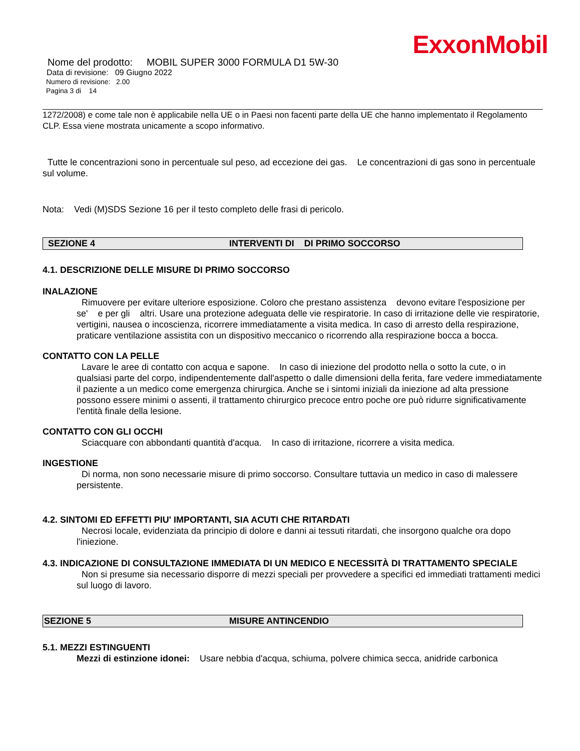ExxonMobil
Nome del prodotto: MOBIL SUPER 3000 FORMULA D1 5W-30
Data di revisione: 09 Giugno 2022
Numero di revisione: 2.00
Pagina 3 di 14
1272/2008) e come tale non è applicabile nella UE o in Paesi non facenti parte della UE che hanno implementato il Regolamento CLP. Essa viene mostrata unicamente a scopo informativo.
Tutte le concentrazioni sono in percentuale sul peso, ad eccezione dei gas. Le concentrazioni di gas sono in percentuale sul volume.
Nota: Vedi (M)SDS Sezione 16 per il testo completo delle frasi di pericolo.
SEZIONE 4 INTERVENTI DI DI PRIMO SOCCORSO
4.1. DESCRIZIONE DELLE MISURE DI PRIMO SOCCORSO
INALAZIONE
Rimuovere per evitare ulteriore esposizione. Coloro che prestano assistenza devono evitare l'esposizione per se' e per gli altri. Usare una protezione adeguata delle vie respiratorie. In caso di irritazione delle vie respiratorie, vertigini, nausea o incoscienza, ricorrere immediatamente a visita medica. In caso di arresto della respirazione, praticare ventilazione assistita con un dispositivo meccanico o ricorrendo alla respirazione bocca a bocca.
CONTATTO CON LA PELLE
Lavare le aree di contatto con acqua e sapone. In caso di iniezione del prodotto nella o sotto la cute, o in qualsiasi parte del corpo, indipendentemente dall'aspetto o dalle dimensioni della ferita, fare vedere immediatamente il paziente a un medico come emergenza chirurgica. Anche se i sintomi iniziali da iniezione ad alta pressione possono essere minimi o assenti, il trattamento chirurgico precoce entro poche ore può ridurre significativamente l'entità finale della lesione.
CONTATTO CON GLI OCCHI
Sciacquare con abbondanti quantità d'acqua. In caso di irritazione, ricorrere a visita medica.
INGESTIONE
Di norma, non sono necessarie misure di primo soccorso. Consultare tuttavia un medico in caso di malessere persistente.
4.2. SINTOMI ED EFFETTI PIU' IMPORTANTI, SIA ACUTI CHE RITARDATI
Necrosi locale, evidenziata da principio di dolore e danni ai tessuti ritardati, che insorgono qualche ora dopo l'iniezione.
4.3. INDICAZIONE DI CONSULTAZIONE IMMEDIATA DI UN MEDICO E NECESSITÀ DI TRATTAMENTO SPECIALE
Non si presume sia necessario disporre di mezzi speciali per provvedere a specifici ed immediati trattamenti medici sul luogo di lavoro.
SEZIONE 5 MISURE ANTINCENDIO
5.1. MEZZI ESTINGUENTI
Mezzi di estinzione idonei: Usare nebbia d'acqua, schiuma, polvere chimica secca, anidride carbonica